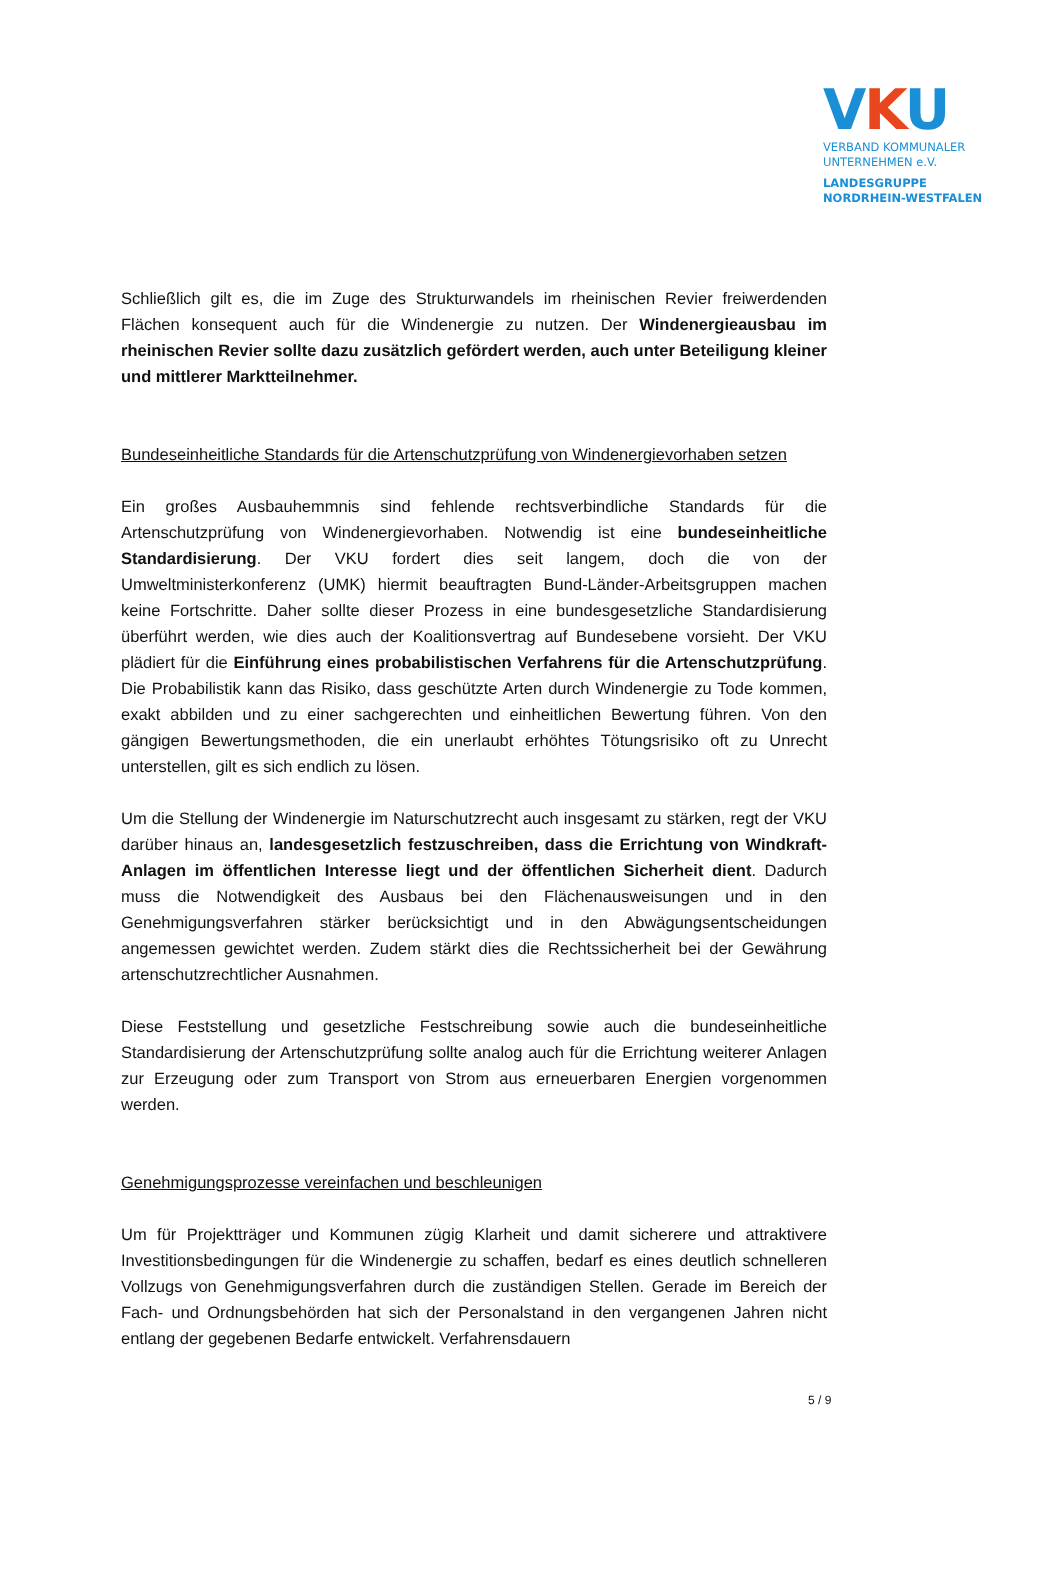VKU
VERBAND KOMMUNALER
UNTERNEHMEN e.V.
LANDESGRUPPE
NORDRHEIN-WESTFALEN
Schließlich gilt es, die im Zuge des Strukturwandels im rheinischen Revier freiwerdenden Flächen konsequent auch für die Windenergie zu nutzen. Der Windenergieausbau im rheinischen Revier sollte dazu zusätzlich gefördert werden, auch unter Beteiligung kleiner und mittlerer Marktteilnehmer.
Bundeseinheitliche Standards für die Artenschutzprüfung von Windenergievorhaben setzen
Ein großes Ausbauhemmnis sind fehlende rechtsverbindliche Standards für die Artenschutzprüfung von Windenergievorhaben. Notwendig ist eine bundeseinheitliche Standardisierung. Der VKU fordert dies seit langem, doch die von der Umweltministerkonferenz (UMK) hiermit beauftragten Bund-Länder-Arbeitsgruppen machen keine Fortschritte. Daher sollte dieser Prozess in eine bundesgesetzliche Standardisierung überführt werden, wie dies auch der Koalitionsvertrag auf Bundesebene vorsieht. Der VKU plädiert für die Einführung eines probabilistischen Verfahrens für die Artenschutzprüfung. Die Probabilistik kann das Risiko, dass geschützte Arten durch Windenergie zu Tode kommen, exakt abbilden und zu einer sachgerechten und einheitlichen Bewertung führen. Von den gängigen Bewertungsmethoden, die ein unerlaubt erhöhtes Tötungsrisiko oft zu Unrecht unterstellen, gilt es sich endlich zu lösen.
Um die Stellung der Windenergie im Naturschutzrecht auch insgesamt zu stärken, regt der VKU darüber hinaus an, landesgesetzlich festzuschreiben, dass die Errichtung von Windkraft-Anlagen im öffentlichen Interesse liegt und der öffentlichen Sicherheit dient. Dadurch muss die Notwendigkeit des Ausbaus bei den Flächenausweisungen und in den Genehmigungsverfahren stärker berücksichtigt und in den Abwägungsentscheidungen angemessen gewichtet werden. Zudem stärkt dies die Rechtssicherheit bei der Gewährung artenschutzrechtlicher Ausnahmen.
Diese Feststellung und gesetzliche Festschreibung sowie auch die bundeseinheitliche Standardisierung der Artenschutzprüfung sollte analog auch für die Errichtung weiterer Anlagen zur Erzeugung oder zum Transport von Strom aus erneuerbaren Energien vorgenommen werden.
Genehmigungsprozesse vereinfachen und beschleunigen
Um für Projektträger und Kommunen zügig Klarheit und damit sicherere und attraktivere Investitionsbedingungen für die Windenergie zu schaffen, bedarf es eines deutlich schnelleren Vollzugs von Genehmigungsverfahren durch die zuständigen Stellen. Gerade im Bereich der Fach- und Ordnungsbehörden hat sich der Personalstand in den vergangenen Jahren nicht entlang der gegebenen Bedarfe entwickelt. Verfahrensdauern
5 / 9